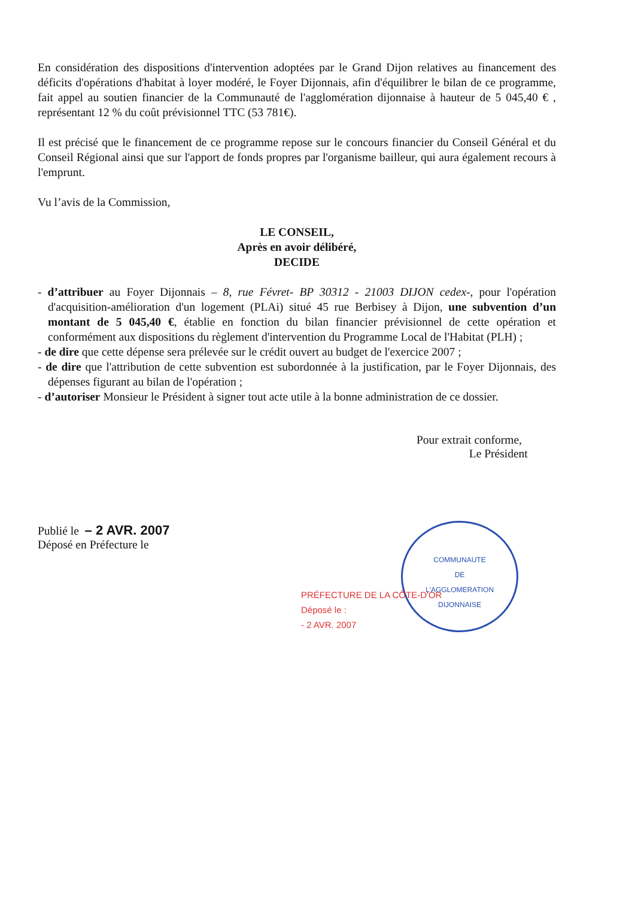COMMUNAUTE
DE
L'AGGLOMERATION
DIJONNAISE
En considération des dispositions d'intervention adoptées par le Grand Dijon relatives au financement des déficits d'opérations d'habitat à loyer modéré, le Foyer Dijonnais, afin d'équilibrer le bilan de ce programme, fait appel au soutien financier de la Communauté de l'agglomération dijonnaise à hauteur de 5 045,40 € , représentant 12 % du coût prévisionnel TTC (53 781€).
Il est précisé que le financement de ce programme repose sur le concours financier du Conseil Général et du Conseil Régional ainsi que sur l'apport de fonds propres par l'organisme bailleur, qui aura également recours à l'emprunt.
Vu l’avis de la Commission,
LE CONSEIL,
Après en avoir délibéré,
DECIDE
- d’attribuer au Foyer Dijonnais – 8, rue Févret- BP 30312 - 21003 DIJON cedex-, pour l'opération d'acquisition-amélioration d'un logement (PLAi) situé 45 rue Berbisey à Dijon, une subvention d’un montant de 5 045,40 €, établie en fonction du bilan financier prévisionnel de cette opération et conformément aux dispositions du règlement d'intervention du Programme Local de l'Habitat (PLH) ;
- de dire que cette dépense sera prélevée sur le crédit ouvert au budget de l'exercice 2007 ;
- de dire que l'attribution de cette subvention est subordonnée à la justification, par le Foyer Dijonnais, des dépenses figurant au bilan de l'opération ;
- d’autoriser Monsieur le Président à signer tout acte utile à la bonne administration de ce dossier.
Pour extrait conforme,
Le Président
Publié le – 2 AVR. 2007
Déposé en Préfecture le
PRÉFECTURE DE LA CÔTE-D'OR
Déposé le :
- 2 AVR. 2007